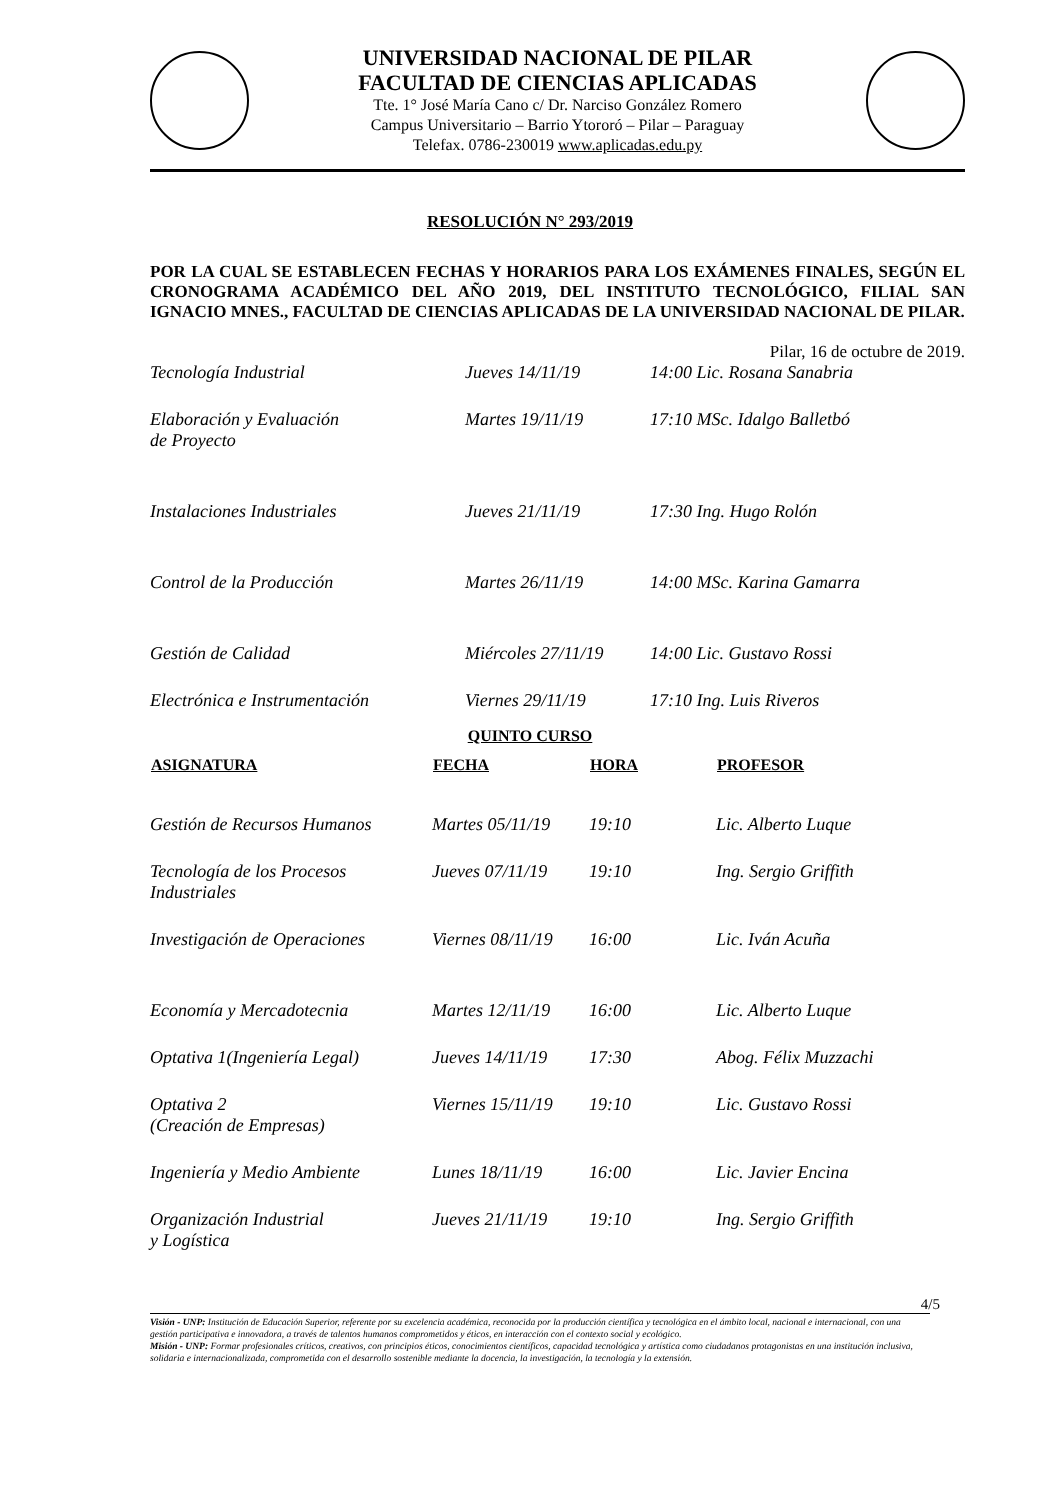UNIVERSIDAD NACIONAL DE PILAR
FACULTAD DE CIENCIAS APLICADAS
Tte. 1° José María Cano c/ Dr. Narciso González Romero
Campus Universitario – Barrio Ytororó – Pilar – Paraguay
Telefax. 0786-230019 www.aplicadas.edu.py
RESOLUCIÓN N° 293/2019
POR LA CUAL SE ESTABLECEN FECHAS Y HORARIOS PARA LOS EXÁMENES FINALES, SEGÚN EL CRONOGRAMA ACADÉMICO DEL AÑO 2019, DEL INSTITUTO TECNOLÓGICO, FILIAL SAN IGNACIO MNES., FACULTAD DE CIENCIAS APLICADAS DE LA UNIVERSIDAD NACIONAL DE PILAR.
Pilar, 16 de octubre de 2019.
| Tecnología Industrial | Jueves 14/11/19 | 14:00 Lic. Rosana Sanabria |
| Elaboración y Evaluación de Proyecto | Martes 19/11/19 | 17:10 MSc. Idalgo Balletbó |
| Instalaciones Industriales | Jueves 21/11/19 | 17:30 Ing. Hugo Rolón |
| Control de la Producción | Martes 26/11/19 | 14:00 MSc. Karina Gamarra |
| Gestión de Calidad | Miércoles 27/11/19 | 14:00 Lic. Gustavo Rossi |
| Electrónica e Instrumentación | Viernes 29/11/19 | 17:10 Ing. Luis Riveros |
QUINTO CURSO
| ASIGNATURA | FECHA | HORA | PROFESOR |
| --- | --- | --- | --- |
| Gestión de Recursos Humanos | Martes 05/11/19 | 19:10 | Lic. Alberto Luque |
| Tecnología de los Procesos Industriales | Jueves 07/11/19 | 19:10 | Ing. Sergio Griffith |
| Investigación de Operaciones | Viernes 08/11/19 | 16:00 | Lic. Iván Acuña |
| Economía y Mercadotecnia | Martes 12/11/19 | 16:00 | Lic. Alberto Luque |
| Optativa 1(Ingeniería Legal) | Jueves 14/11/19 | 17:30 | Abog. Félix Muzzachi |
| Optativa 2 (Creación de Empresas) | Viernes 15/11/19 | 19:10 | Lic. Gustavo Rossi |
| Ingeniería y Medio Ambiente | Lunes 18/11/19 | 16:00 | Lic. Javier Encina |
| Organización Industrial y Logística | Jueves 21/11/19 | 19:10 | Ing. Sergio Griffith |
4/5
Visión - UNP: Institución de Educación Superior, referente por su excelencia académica, reconocida por la producción científica y tecnológica en el ámbito local, nacional e internacional, con una gestión participativa e innovadora, a través de talentos humanos comprometidos y éticos, en interacción con el contexto social y ecológico.
Misión - UNP: Formar profesionales críticos, creativos, con principios éticos, conocimientos científicos, capacidad tecnológica y artística como ciudadanos protagonistas en una institución inclusiva, solidaria e internacionalizada, comprometida con el desarrollo sostenible mediante la docencia, la investigación, la tecnología y la extensión.